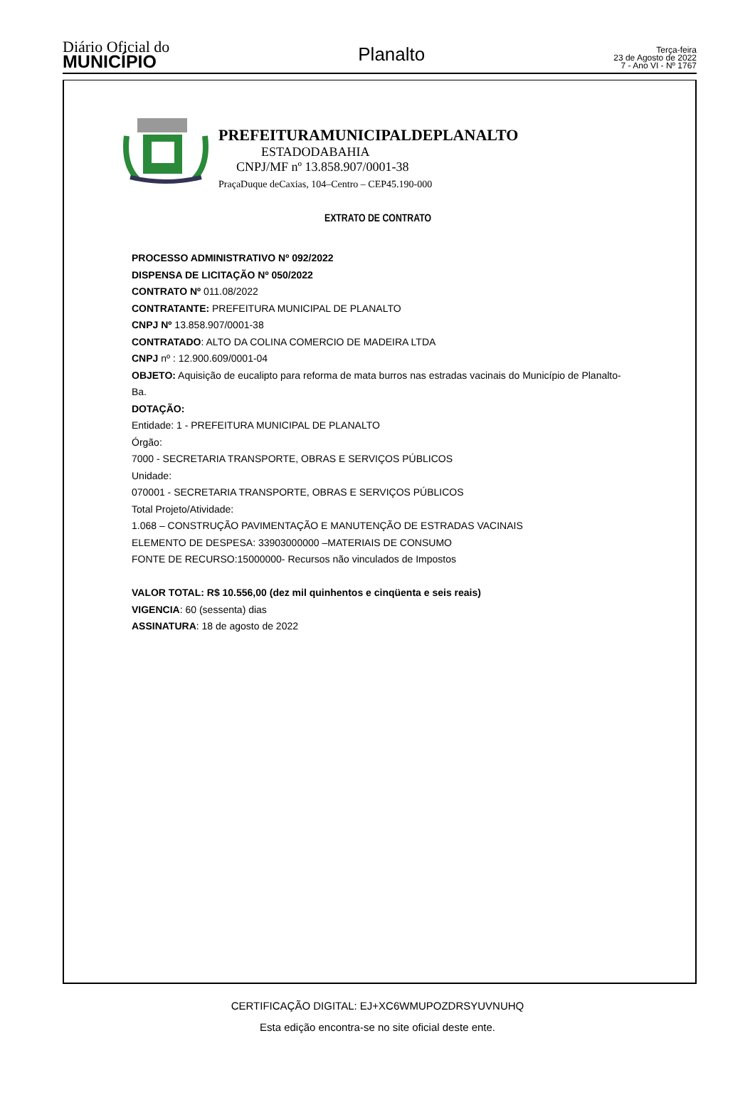Diário Oficial do
MUNICÍPIO
Planalto
Terça-feira
23 de Agosto de 2022
7 - Ano VI - Nº 1767
PREFEITURAMUNICIPALDEPLANALTO
ESTADODABAHIA
CNPJ/MF nº 13.858.907/0001-38
PraçaDuque deCaxias, 104–Centro – CEP45.190-000
EXTRATO DE CONTRATO
PROCESSO ADMINISTRATIVO Nº 092/2022
DISPENSA DE LICITAÇÃO Nº 050/2022
CONTRATO Nº 011.08/2022
CONTRATANTE: PREFEITURA MUNICIPAL DE PLANALTO
CNPJ Nº 13.858.907/0001-38
CONTRATADO: ALTO DA COLINA COMERCIO DE MADEIRA LTDA
CNPJ nº : 12.900.609/0001-04
OBJETO: Aquisição de eucalipto para reforma de mata burros nas estradas vacinais do Município de Planalto-Ba.
DOTAÇÃO:
Entidade: 1 - PREFEITURA MUNICIPAL DE PLANALTO
Órgão:
7000 - SECRETARIA TRANSPORTE, OBRAS E SERVIÇOS PÚBLICOS
Unidade:
070001 - SECRETARIA TRANSPORTE, OBRAS E SERVIÇOS PÚBLICOS
Total Projeto/Atividade:
1.068 – CONSTRUÇÃO PAVIMENTAÇÃO E MANUTENÇÃO DE ESTRADAS VACINAIS
ELEMENTO DE DESPESA: 33903000000 –MATERIAIS DE CONSUMO
FONTE DE RECURSO:15000000- Recursos não vinculados de Impostos
VALOR TOTAL: R$ 10.556,00 (dez mil quinhentos e cinqüenta e seis reais)
VIGENCIA: 60 (sessenta) dias
ASSINATURA: 18 de agosto de 2022
CERTIFICAÇÃO DIGITAL: EJ+XC6WMUPOZDRSYUVNUHQ
Esta edição encontra-se no site oficial deste ente.